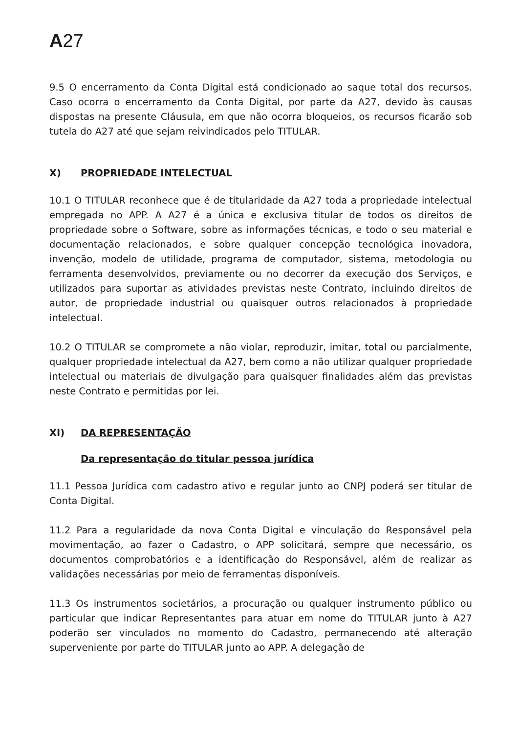A27
9.5 O encerramento da Conta Digital está condicionado ao saque total dos recursos. Caso ocorra o encerramento da Conta Digital, por parte da A27, devido às causas dispostas na presente Cláusula, em que não ocorra bloqueios, os recursos ficarão sob tutela do A27 até que sejam reivindicados pelo TITULAR.
X) PROPRIEDADE INTELECTUAL
10.1 O TITULAR reconhece que é de titularidade da A27 toda a propriedade intelectual empregada no APP. A A27 é a única e exclusiva titular de todos os direitos de propriedade sobre o Software, sobre as informações técnicas, e todo o seu material e documentação relacionados, e sobre qualquer concepção tecnológica inovadora, invenção, modelo de utilidade, programa de computador, sistema, metodologia ou ferramenta desenvolvidos, previamente ou no decorrer da execução dos Serviços, e utilizados para suportar as atividades previstas neste Contrato, incluindo direitos de autor, de propriedade industrial ou quaisquer outros relacionados à propriedade intelectual.
10.2 O TITULAR se compromete a não violar, reproduzir, imitar, total ou parcialmente, qualquer propriedade intelectual da A27, bem como a não utilizar qualquer propriedade intelectual ou materiais de divulgação para quaisquer finalidades além das previstas neste Contrato e permitidas por lei.
XI) DA REPRESENTAÇÃO
Da representação do titular pessoa jurídica
11.1 Pessoa Jurídica com cadastro ativo e regular junto ao CNPJ poderá ser titular de Conta Digital.
11.2 Para a regularidade da nova Conta Digital e vinculação do Responsável pela movimentação, ao fazer o Cadastro, o APP solicitará, sempre que necessário, os documentos comprobatórios e a identificação do Responsável, além de realizar as validações necessárias por meio de ferramentas disponíveis.
11.3 Os instrumentos societários, a procuração ou qualquer instrumento público ou particular que indicar Representantes para atuar em nome do TITULAR junto à A27 poderão ser vinculados no momento do Cadastro, permanecendo até alteração superveniente por parte do TITULAR junto ao APP. A delegação de